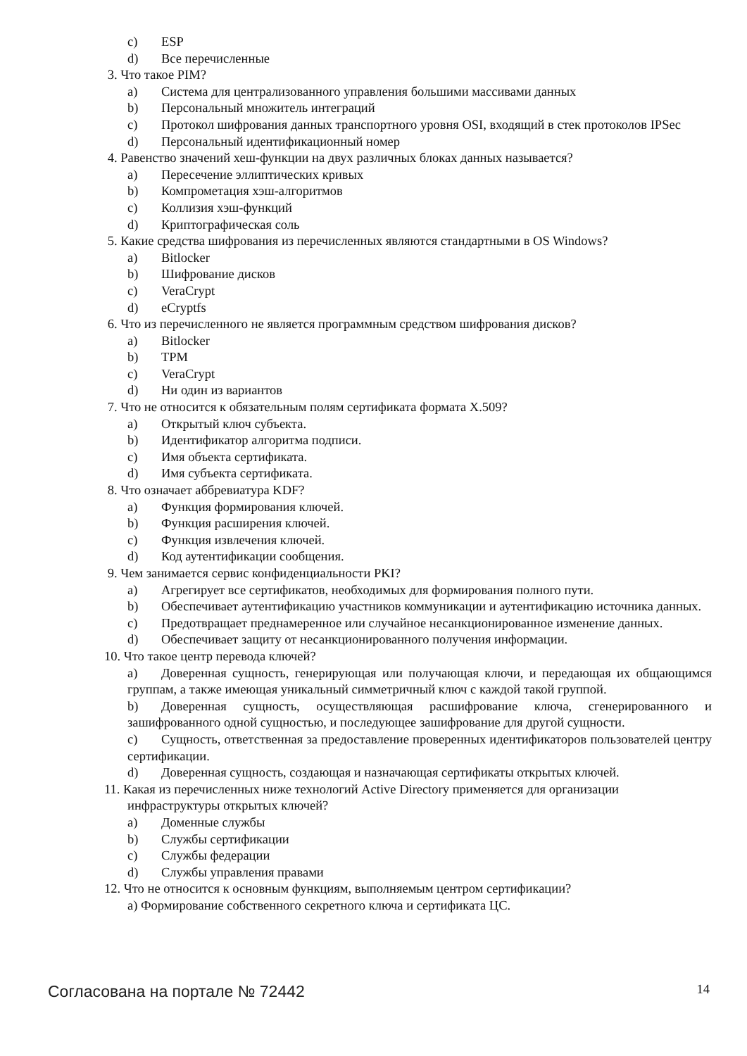c) ESP
d) Все перечисленные
3. Что такое PIM?
a) Система для централизованного управления большими массивами данных
b) Персональный множитель интеграций
c) Протокол шифрования данных транспортного уровня OSI, входящий в стек протоколов IPSec
d) Персональный идентификационный номер
4. Равенство значений хеш-функции на двух различных блоках данных называется?
a) Пересечение эллиптических кривых
b) Компрометация хэш-алгоритмов
c) Коллизия хэш-функций
d) Криптографическая соль
5. Какие средства шифрования из перечисленных являются стандартными в OS Windows?
a) Bitlocker
b) Шифрование дисков
c) VeraCrypt
d) eCryptfs
6. Что из перечисленного не является программным средством шифрования дисков?
a) Bitlocker
b) TPM
c) VeraCrypt
d) Ни один из вариантов
7. Что не относится к обязательным полям сертификата формата X.509?
a) Открытый ключ субъекта.
b) Идентификатор алгоритма подписи.
c) Имя объекта сертификата.
d) Имя субъекта сертификата.
8. Что означает аббревиатура KDF?
a) Функция формирования ключей.
b) Функция расширения ключей.
c) Функция извлечения ключей.
d) Код аутентификации сообщения.
9. Чем занимается сервис конфиденциальности PKI?
a) Агрегирует все сертификатов, необходимых для формирования полного пути.
b) Обеспечивает аутентификацию участников коммуникации и аутентификацию источника данных.
c) Предотвращает преднамеренное или случайное несанкционированное изменение данных.
d) Обеспечивает защиту от несанкционированного получения информации.
10. Что такое центр перевода ключей?
a) Доверенная сущность, генерирующая или получающая ключи, и передающая их общающимся группам, а также имеющая уникальный симметричный ключ с каждой такой группой.
b) Доверенная сущность, осуществляющая расшифрование ключа, сгенерированного и зашифрованного одной сущностью, и последующее зашифрование для другой сущности.
c) Сущность, ответственная за предоставление проверенных идентификаторов пользователей центру сертификации.
d) Доверенная сущность, создающая и назначающая сертификаты открытых ключей.
11. Какая из перечисленных ниже технологий Active Directory применяется для организации инфраструктуры открытых ключей?
a) Доменные службы
b) Службы сертификации
c) Службы федерации
d) Службы управления правами
12. Что не относится к основным функциям, выполняемым центром сертификации?
a) Формирование собственного секретного ключа и сертификата ЦС.
Согласована на портале № 72442
14